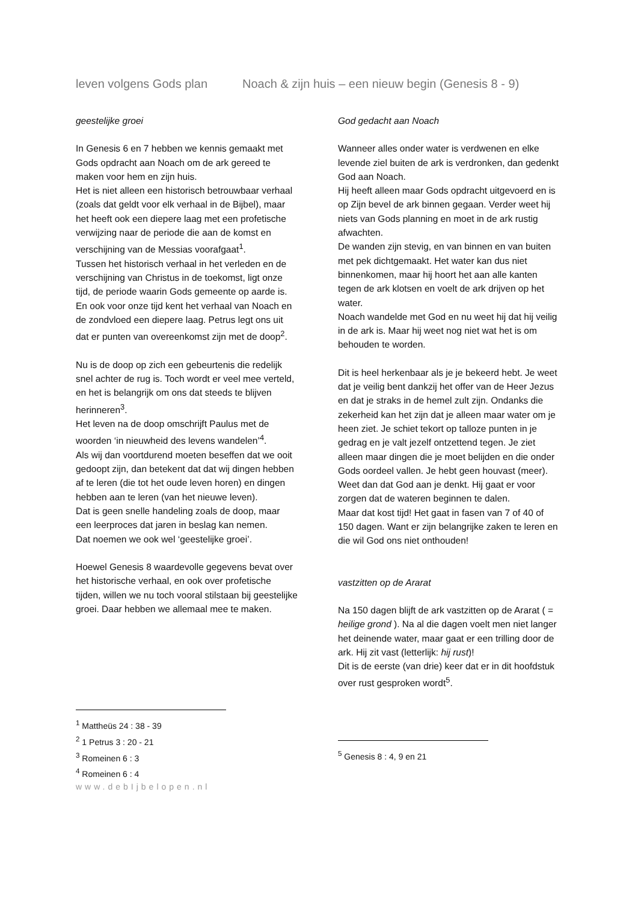leven volgens Gods plan Noach & zijn huis – een nieuw begin (Genesis 8 - 9)
geestelijke groei
In Genesis 6 en 7 hebben we kennis gemaakt met Gods opdracht aan Noach om de ark gereed te maken voor hem en zijn huis.
Het is niet alleen een historisch betrouwbaar verhaal (zoals dat geldt voor elk verhaal in de Bijbel), maar het heeft ook een diepere laag met een profetische verwijzing naar de periode die aan de komst en verschijning van de Messias voorafgaat<sup>1</sup>.
Tussen het historisch verhaal in het verleden en de verschijning van Christus in de toekomst, ligt onze tijd, de periode waarin Gods gemeente op aarde is. En ook voor onze tijd kent het verhaal van Noach en de zondvloed een diepere laag. Petrus legt ons uit dat er punten van overeenkomst zijn met de doop<sup>2</sup>.
Nu is de doop op zich een gebeurtenis die redelijk snel achter de rug is. Toch wordt er veel mee verteld, en het is belangrijk om ons dat steeds te blijven herinneren<sup>3</sup>.
Het leven na de doop omschrijft Paulus met de woorden ‘in nieuwheid des levens wandelen’<sup>4</sup>.
Als wij dan voortdurend moeten beseffen dat we ooit gedoopt zijn, dan betekent dat dat wij dingen hebben af te leren (die tot het oude leven horen) en dingen hebben aan te leren (van het nieuwe leven).
Dat is geen snelle handeling zoals de doop, maar een leerproces dat jaren in beslag kan nemen.
Dat noemen we ook wel ‘geestelijke groei’.
Hoewel Genesis 8 waardevolle gegevens bevat over het historische verhaal, en ook over profetische tijden, willen we nu toch vooral stilstaan bij geestelijke groei. Daar hebben we allemaal mee te maken.
<sup>1</sup> Mattheüs 24 : 38 - 39
<sup>2</sup> 1 Petrus 3 : 20 - 21
<sup>3</sup> Romeinen 6 : 3
<sup>4</sup> Romeinen 6 : 4
www.debIjbelopen.nl
God gedacht aan Noach
Wanneer alles onder water is verdwenen en elke levende ziel buiten de ark is verdronken, dan gedenkt God aan Noach.
Hij heeft alleen maar Gods opdracht uitgevoerd en is op Zijn bevel de ark binnen gegaan. Verder weet hij niets van Gods planning en moet in de ark rustig afwachten.
De wanden zijn stevig, en van binnen en van buiten met pek dichtgemaakt. Het water kan dus niet binnenkomen, maar hij hoort het aan alle kanten tegen de ark klotsen en voelt de ark drijven op het water.
Noach wandelde met God en nu weet hij dat hij veilig in de ark is. Maar hij weet nog niet wat het is om behouden te worden.
Dit is heel herkenbaar als je je bekeerd hebt. Je weet dat je veilig bent dankzij het offer van de Heer Jezus en dat je straks in de hemel zult zijn. Ondanks die zekerheid kan het zijn dat je alleen maar water om je heen ziet. Je schiet tekort op talloze punten in je gedrag en je valt jezelf ontzettend tegen. Je ziet alleen maar dingen die je moet belijden en die onder Gods oordeel vallen. Je hebt geen houvast (meer).
Weet dan dat God aan je denkt. Hij gaat er voor zorgen dat de wateren beginnen te dalen.
Maar dat kost tijd! Het gaat in fasen van 7 of 40 of 150 dagen. Want er zijn belangrijke zaken te leren en die wil God ons niet onthouden!
vastzitten op de Ararat
Na 150 dagen blijft de ark vastzitten op de Ararat ( = heilige grond ). Na al die dagen voelt men niet langer het deinende water, maar gaat er een trilling door de ark. Hij zit vast (letterlijk: hij rust)!
Dit is de eerste (van drie) keer dat er in dit hoofdstuk over rust gesproken wordt<sup>5</sup>.
<sup>5</sup> Genesis 8 : 4, 9 en 21